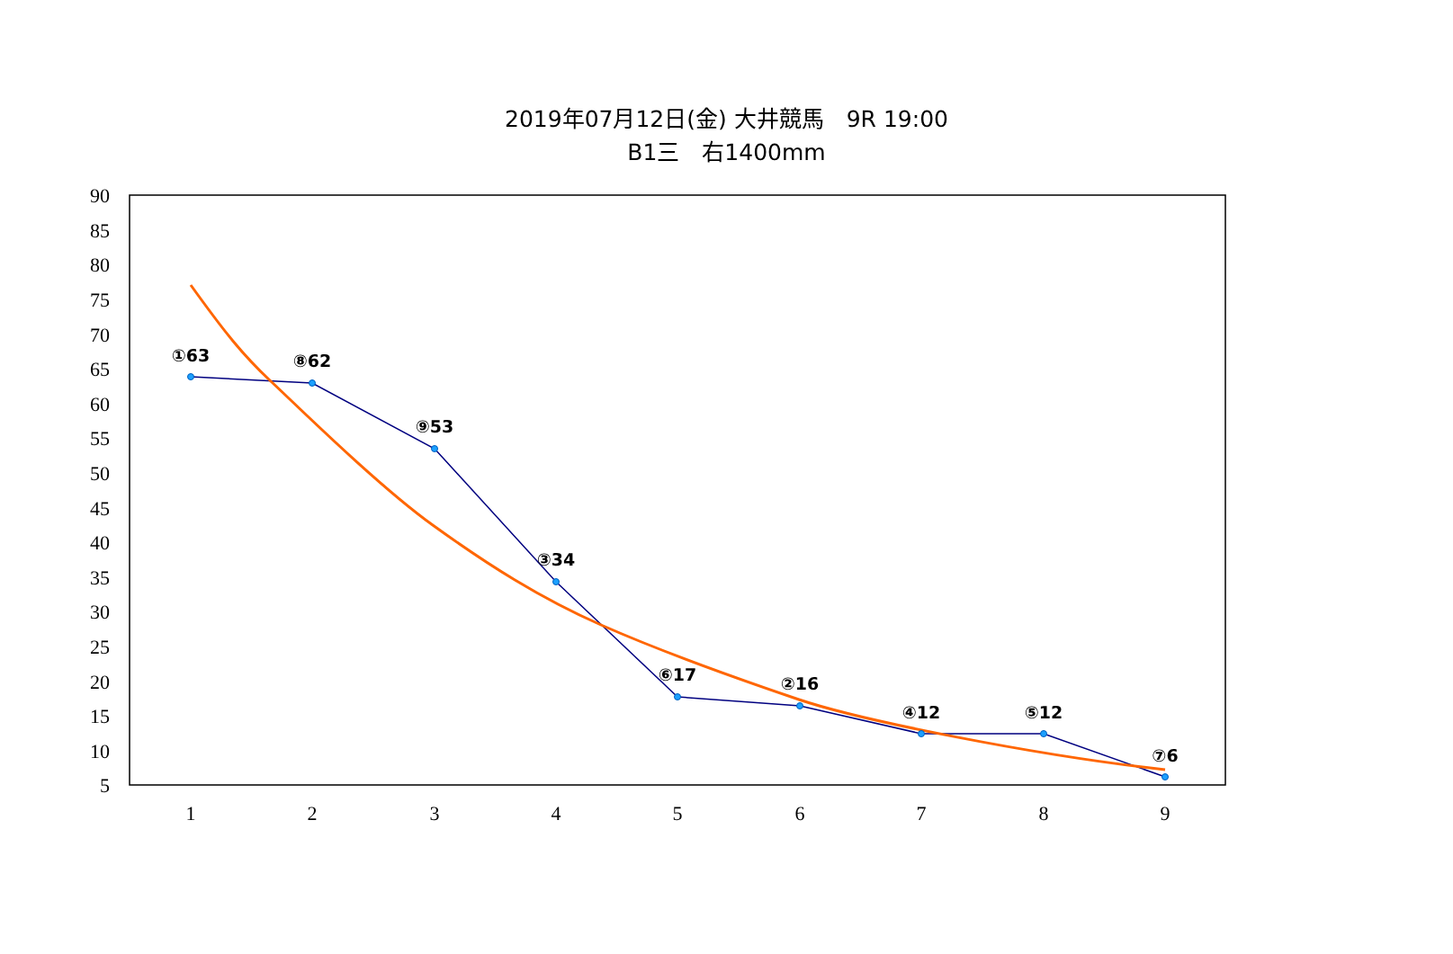2019年07月12日(金) 大井競馬　9R 19:00
B1三　右1400mm
90
85
80
75
70
65
60
55
50
45
40
35
30
25
20
15
10
5
1
2
3
4
5
6
7
8
9
①63
⑧62
⑨53
③34
⑥17
②16
④12
⑤12
⑦6